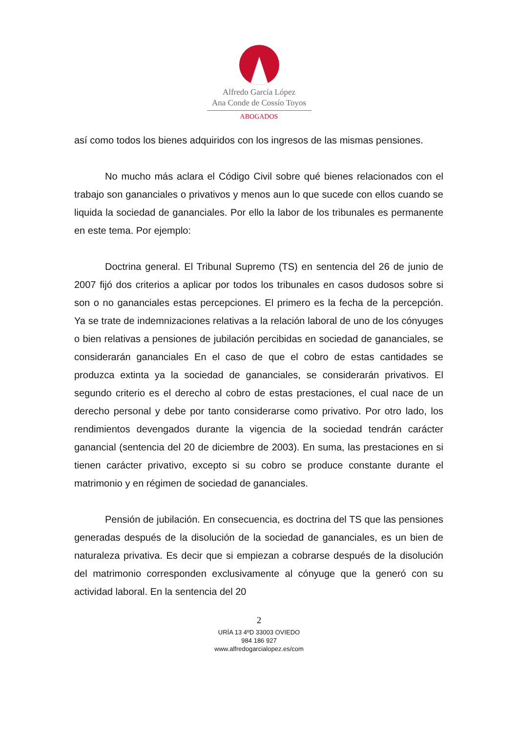Alfredo García López
Ana Conde de Cossío Toyos
ABOGADOS
así como todos los bienes adquiridos con los ingresos de las mismas pensiones.
No mucho más aclara el Código Civil sobre qué bienes relacionados con el trabajo son gananciales o privativos y menos aun lo que sucede con ellos cuando se liquida la sociedad de gananciales. Por ello la labor de los tribunales es permanente en este tema. Por ejemplo:
Doctrina general. El Tribunal Supremo (TS) en sentencia del 26 de junio de 2007 fijó dos criterios a aplicar por todos los tribunales en casos dudosos sobre si son o no gananciales estas percepciones. El primero es la fecha de la percepción. Ya se trate de indemnizaciones relativas a la relación laboral de uno de los cónyuges o bien relativas a pensiones de jubilación percibidas en sociedad de gananciales, se considerarán gananciales En el caso de que el cobro de estas cantidades se produzca extinta ya la sociedad de gananciales, se considerarán privativos. El segundo criterio es el derecho al cobro de estas prestaciones, el cual nace de un derecho personal y debe por tanto considerarse como privativo. Por otro lado, los rendimientos devengados durante la vigencia de la sociedad tendrán carácter ganancial (sentencia del 20 de diciembre de 2003). En suma, las prestaciones en si tienen carácter privativo, excepto si su cobro se produce constante durante el matrimonio y en régimen de sociedad de gananciales.
Pensión de jubilación. En consecuencia, es doctrina del TS que las pensiones generadas después de la disolución de la sociedad de gananciales, es un bien de naturaleza privativa. Es decir que si empiezan a cobrarse después de la disolución del matrimonio corresponden exclusivamente al cónyuge que la generó con su actividad laboral. En la sentencia del 20
2
URÍA 13 4ºD 33003 OVIEDO
984 186 927
www.alfredogarcialopez.es/com